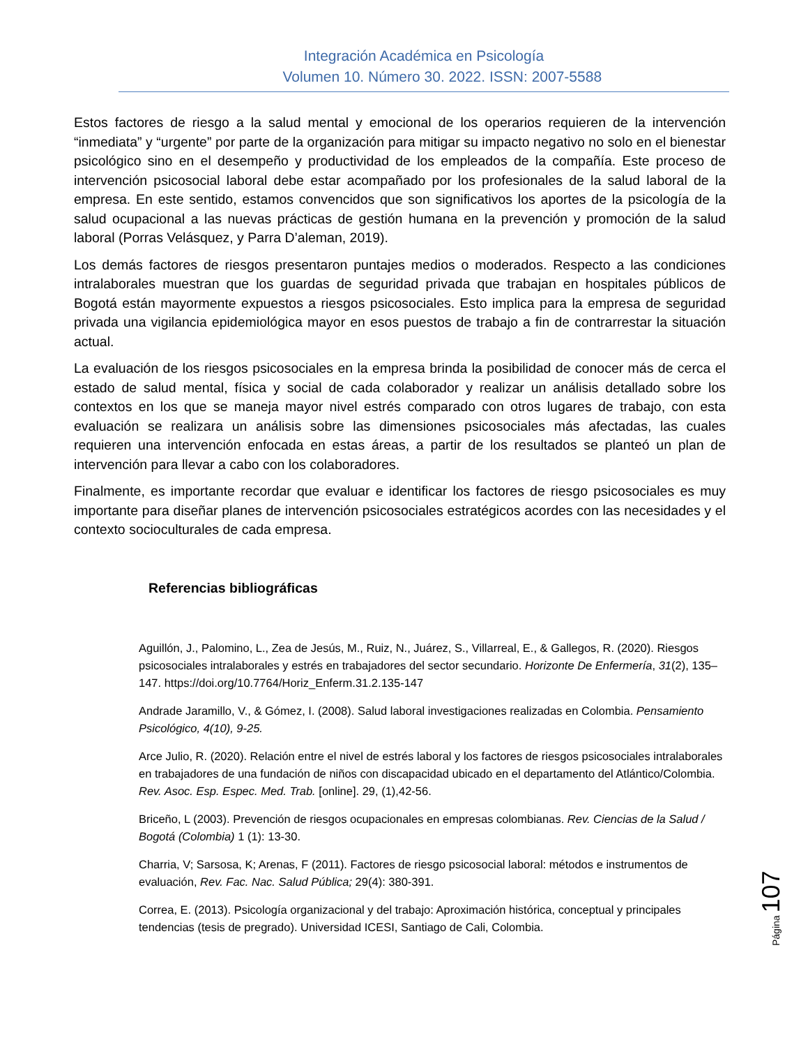Integración Académica en Psicología
Volumen 10. Número 30. 2022. ISSN: 2007-5588
Estos factores de riesgo a la salud mental y emocional de los operarios requieren de la intervención “inmediata” y “urgente” por parte de la organización para mitigar su impacto negativo no solo en el bienestar psicológico sino en el desempeño y productividad de los empleados de la compañía. Este proceso de intervención psicosocial laboral debe estar acompañado por los profesionales de la salud laboral de la empresa. En este sentido, estamos convencidos que son significativos los aportes de la psicología de la salud ocupacional a las nuevas prácticas de gestión humana en la prevención y promoción de la salud laboral (Porras Velásquez, y Parra D’aleman, 2019).
Los demás factores de riesgos presentaron puntajes medios o moderados. Respecto a las condiciones intralaborales muestran que los guardas de seguridad privada que trabajan en hospitales públicos de Bogotá están mayormente expuestos a riesgos psicosociales. Esto implica para la empresa de seguridad privada una vigilancia epidemiológica mayor en esos puestos de trabajo a fin de contrarrestar la situación actual.
La evaluación de los riesgos psicosociales en la empresa brinda la posibilidad de conocer más de cerca el estado de salud mental, física y social de cada colaborador y realizar un análisis detallado sobre los contextos en los que se maneja mayor nivel estrés comparado con otros lugares de trabajo, con esta evaluación se realizara un análisis sobre las dimensiones psicosociales más afectadas, las cuales requieren una intervención enfocada en estas áreas, a partir de los resultados se planteó un plan de intervención para llevar a cabo con los colaboradores.
Finalmente, es importante recordar que evaluar e identificar los factores de riesgo psicosociales es muy importante para diseñar planes de intervención psicosociales estratégicos acordes con las necesidades y el contexto socioculturales de cada empresa.
Referencias bibliográficas
Aguillón, J., Palomino, L., Zea de Jesús, M., Ruiz, N., Juárez, S., Villarreal, E., & Gallegos, R. (2020). Riesgos psicosociales intralaborales y estrés en trabajadores del sector secundario. Horizonte De Enfermería, 31(2), 135–147. https://doi.org/10.7764/Horiz_Enferm.31.2.135-147
Andrade Jaramillo, V., & Gómez, I. (2008). Salud laboral investigaciones realizadas en Colombia. Pensamiento Psicológico, 4(10), 9-25.
Arce Julio, R. (2020). Relación entre el nivel de estrés laboral y los factores de riesgos psicosociales intralaborales en trabajadores de una fundación de niños con discapacidad ubicado en el departamento del Atlántico/Colombia. Rev. Asoc. Esp. Espec. Med. Trab. [online]. 29, (1),42-56.
Briceño, L (2003). Prevención de riesgos ocupacionales en empresas colombianas. Rev. Ciencias de la Salud / Bogotá (Colombia) 1 (1): 13-30.
Charria, V; Sarsosa, K; Arenas, F (2011). Factores de riesgo psicosocial laboral: métodos e instrumentos de evaluación, Rev. Fac. Nac. Salud Pública; 29(4): 380-391.
Correa, E. (2013). Psicología organizacional y del trabajo: Aproximación histórica, conceptual y principales tendencias (tesis de pregrado). Universidad ICESI, Santiago de Cali, Colombia.
Página 107